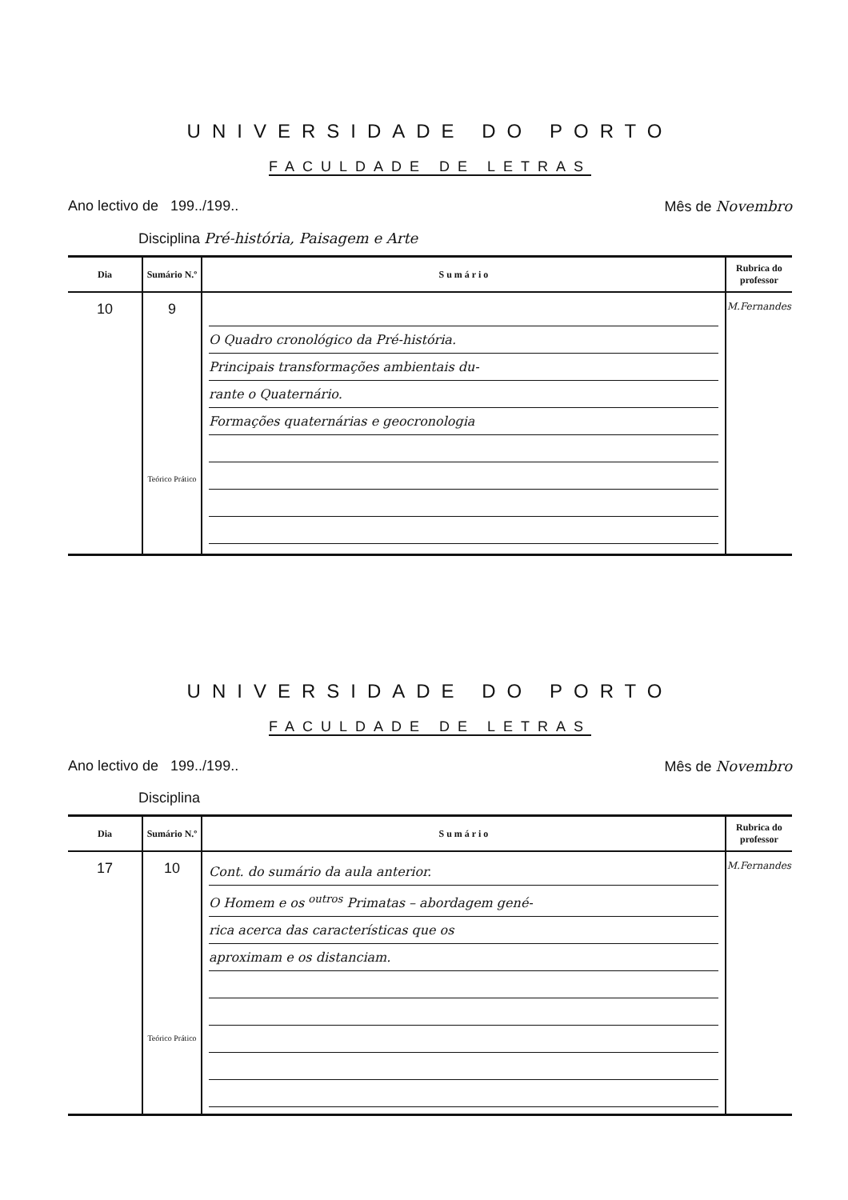UNIVERSIDADE DO PORTO
FACULDADE DE LETRAS
Ano lectivo de 199../199.. Mês de Novembro
Disciplina Pré-história, Paisagem e Arte
| Dia | Sumário N.º | S u m á r i o | Rubrica do professor |
| --- | --- | --- | --- |
| 10 | 9 Teórico Prático | O Quadro cronológico da Pré-história. Principais transformações ambientais du- rante o Quaternário. Formações quaternárias e geocronologia | M.Fernandes |
UNIVERSIDADE DO PORTO
FACULDADE DE LETRAS
Ano lectivo de 199../199.. Mês de Novembro
Disciplina
| Dia | Sumário N.º | S u m á r i o | Rubrica do professor |
| --- | --- | --- | --- |
| 17 | 10 Teórico Prático | Cont. do sumário da aula anterior. O Homem e os <sup>outros</sup> Primatas – abordagem gené- rica acerca das características que os aproximam e os distanciam. | M.Fernandes |